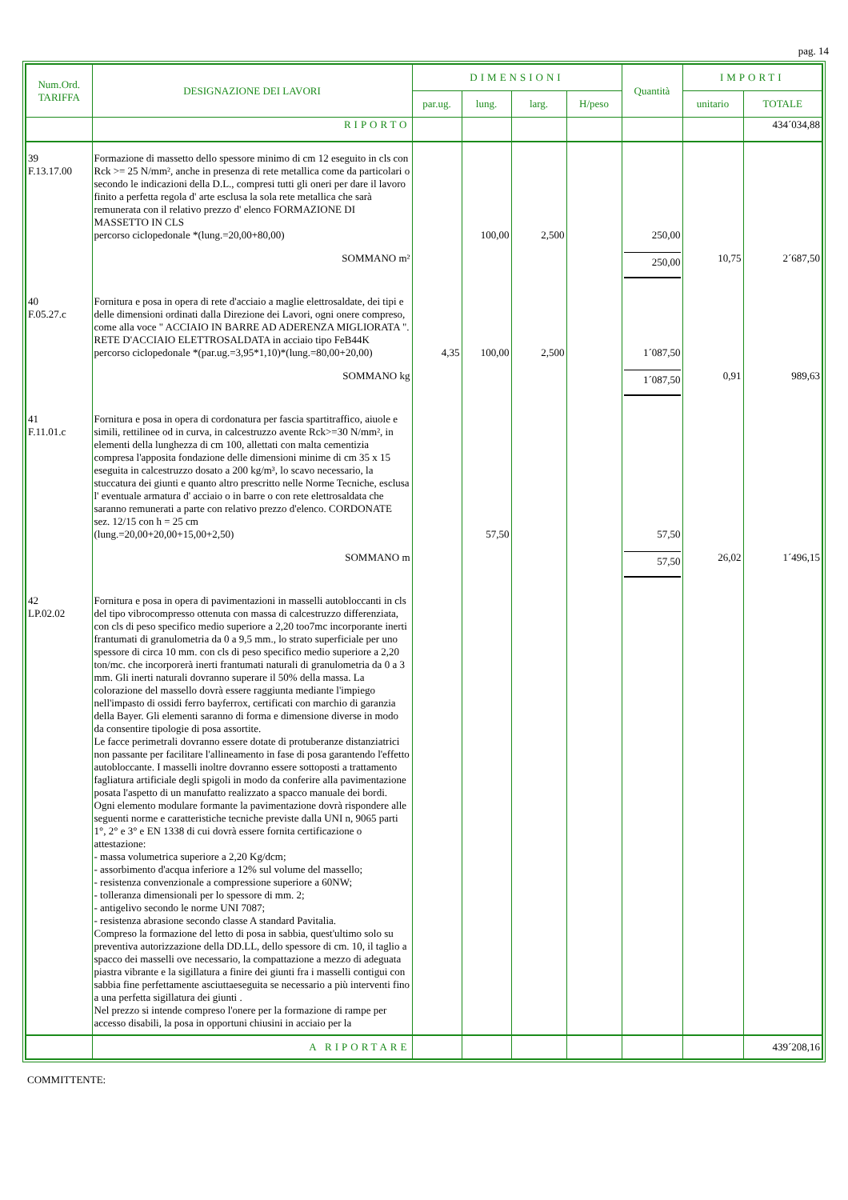pag. 14
| Num.Ord. TARIFFA | DESIGNAZIONE DEI LAVORI | DIMENSIONI | | | | Quantità | IMPORTI | |
| --- | --- | --- | --- | --- | --- | --- | --- | --- |
| | | par.ug. | lung. | larg. | H/peso | | unitario | TOTALE |
| | RIPORTO | | | | | | | 434´034,88 |
| 39 F.13.17.00 | Formazione di massetto dello spessore minimo di cm 12 eseguito in cls con Rck >= 25 N/mm², anche in presenza di rete metallica come da particolari o secondo le indicazioni della D.L., compresi tutti gli oneri per dare il lavoro finito a perfetta regola d' arte esclusa la sola rete metallica che sarà remunerata con il relativo prezzo d' elenco FORMAZIONE DI MASSETTO IN CLS percorso ciclopedonale *(lung.=20,00+80,00) | | 100,00 | 2,500 | | 250,00 | | |
| | SOMMANO m² | | | | | 250,00 | 10,75 | 2´687,50 |
| 40 F.05.27.c | Fornitura e posa in opera di rete d'acciaio a maglie elettrosaldate, dei tipi e delle dimensioni ordinati dalla Direzione dei Lavori, ogni onere compreso, come alla voce " ACCIAIO IN BARRE AD ADERENZA MIGLIORATA ". RETE D'ACCIAIO ELETTROSALDATA in acciaio tipo FeB44K percorso ciclopedonale *(par.ug.=3,95*1,10)*(lung.=80,00+20,00) | 4,35 | 100,00 | 2,500 | | 1´087,50 | | |
| | SOMMANO kg | | | | | 1´087,50 | 0,91 | 989,63 |
| 41 F.11.01.c | Fornitura e posa in opera di cordonatura per fascia spartitraffico, aiuole e simili, rettilinee od in curva, in calcestruzzo avente Rck>=30 N/mm², in elementi della lunghezza di cm 100, allettati con malta cementizia compresa l'apposita fondazione delle dimensioni minime di cm 35 x 15 eseguita in calcestruzzo dosato a 200 kg/m³, lo scavo necessario, la stuccatura dei giunti e quanto altro prescritto nelle Norme Tecniche, esclusa l' eventuale armatura d' acciaio o in barre o con rete elettrosaldata che saranno remunerati a parte con relativo prezzo d'elenco. CORDONATE sez. 12/15 con h = 25 cm (lung.=20,00+20,00+15,00+2,50) | | 57,50 | | | 57,50 | | |
| | SOMMANO m | | | | | 57,50 | 26,02 | 1´496,15 |
| 42 LP.02.02 | Fornitura e posa in opera di pavimentazioni in masselli autobloccanti in cls del tipo vibrocompresso ottenuta con massa di calcestruzzo differenziata, con cls di peso specifico medio superiore a 2,20 too7mc incorporante inerti frantumati di granulometria da 0 a 9,5 mm., lo strato superficiale per uno spessore di circa 10 mm. con cls di peso specifico medio superiore a 2,20 ton/mc. che incorporerà inerti frantumati naturali di granulometria da 0 a 3 mm. Gli inerti naturali dovranno superare il 50% della massa. La colorazione del massello dovrà essere raggiunta mediante l'impiego nell'impasto di ossidi ferro bayferrox, certificati con marchio di garanzia della Bayer. Gli elementi saranno di forma e dimensione diverse in modo da consentire tipologie di posa assortite. Le facce perimetrali dovranno essere dotate di protuberanze distanziatrici non passante per facilitare l'allineamento in fase di posa garantendo l'effetto autobloccante. I masselli inoltre dovranno essere sottoposti a trattamento fagliatura artificiale degli spigoli in modo da conferire alla pavimentazione posata l'aspetto di un manufatto realizzato a spacco manuale dei bordi. Ogni elemento modulare formante la pavimentazione dovrà rispondere alle seguenti norme e caratteristiche tecniche previste dalla UNI n, 9065 parti 1°, 2° e 3° e EN 1338 di cui dovrà essere fornita certificazione o attestazione: - massa volumetrica superiore a 2,20 Kg/dcm; - assorbimento d'acqua inferiore a 12% sul volume del massello; - resistenza convenzionale a compressione superiore a 60NW; - tolleranza dimensionali per lo spessore di mm. 2; - antigelivo secondo le norme UNI 7087; - resistenza abrasione secondo classe A standard Pavitalia. Compreso la formazione del letto di posa in sabbia, quest'ultimo solo su preventiva autorizzazione della DD.LL, dello spessore di cm. 10, il taglio a spacco dei masselli ove necessario, la compattazione a mezzo di adeguata piastra vibrante e la sigillatura a finire dei giunti fra i masselli contigui con sabbia fine perfettamente asciuttaeseguita se necessario a più interventi fino a una perfetta sigillatura dei giunti . Nel prezzo si intende compreso l'onere per la formazione di rampe per accesso disabili, la posa in opportuni chiusini in acciaio per la | | | | | | | |
| | A RIPORTARE | | | | | | | 439´208,16 |
COMMITTENTE: